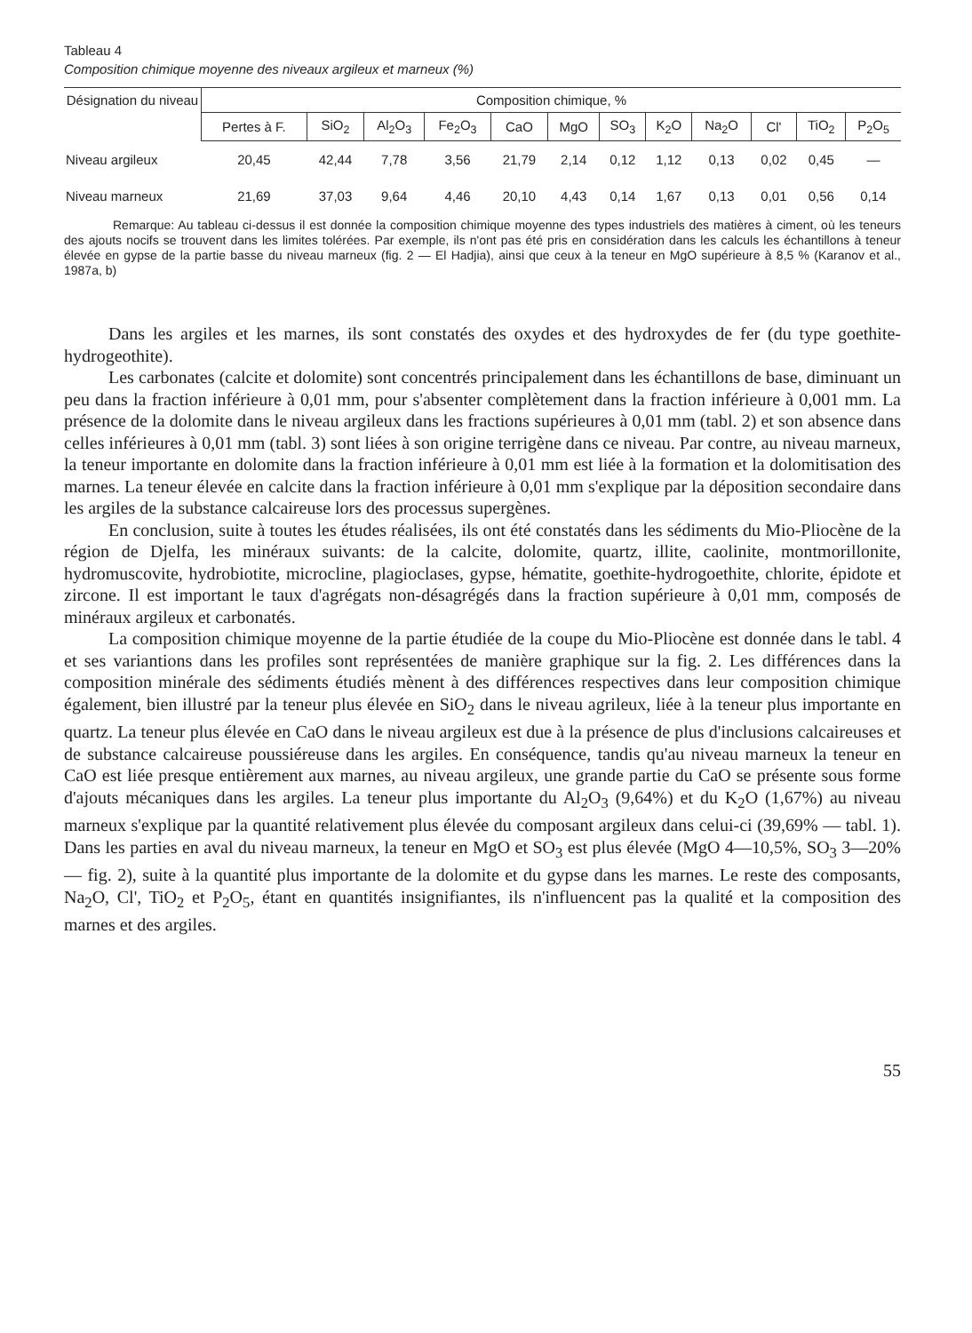Tableau 4
Composition chimique moyenne des niveaux argileux et marneux (%)
| Désignation du niveau | Composition chimique, % | | | | | | | | | | | |
| --- | --- | --- | --- | --- | --- | --- | --- | --- | --- | --- | --- | --- |
| | Pertes à F. | SiO<sub>2</sub> | Al<sub>2</sub>O<sub>3</sub> | Fe<sub>2</sub>O<sub>3</sub> | CaO | MgO | SO<sub>3</sub> | K<sub>2</sub>O | Na<sub>2</sub>O | Cl' | TiO<sub>2</sub> | P<sub>2</sub>O<sub>5</sub> |
| Niveau argileux | 20,45 | 42,44 | 7,78 | 3,56 | 21,79 | 2,14 | 0,12 | 1,12 | 0,13 | 0,02 | 0,45 | — |
| Niveau marneux | 21,69 | 37,03 | 9,64 | 4,46 | 20,10 | 4,43 | 0,14 | 1,67 | 0,13 | 0,01 | 0,56 | 0,14 |
Remarque: Au tableau ci-dessus il est donnée la composition chimique moyenne des types industriels des matières à ciment, où les teneurs des ajouts nocifs se trouvent dans les limites tolérées. Par exemple, ils n'ont pas été pris en considération dans les calculs les échantillons à teneur élevée en gypse de la partie basse du niveau marneux (fig. 2 — El Hadjia), ainsi que ceux à la teneur en MgO supérieure à 8,5 % (Karanov et al., 1987a, b)
Dans les argiles et les marnes, ils sont constatés des oxydes et des hydroxydes de fer (du type goethite-hydrogeothite).
Les carbonates (calcite et dolomite) sont concentrés principalement dans les échantillons de base, diminuant un peu dans la fraction inférieure à 0,01 mm, pour s'absenter complètement dans la fraction inférieure à 0,001 mm. La présence de la dolomite dans le niveau argileux dans les fractions supérieures à 0,01 mm (tabl. 2) et son absence dans celles inférieures à 0,01 mm (tabl. 3) sont liées à son origine terrigène dans ce niveau. Par contre, au niveau marneux, la teneur importante en dolomite dans la fraction inférieure à 0,01 mm est liée à la formation et la dolomitisation des marnes. La teneur élevée en calcite dans la fraction inférieure à 0,01 mm s'explique par la déposition secondaire dans les argiles de la substance calcaireuse lors des processus supergènes.
En conclusion, suite à toutes les études réalisées, ils ont été constatés dans les sédiments du Mio-Pliocène de la région de Djelfa, les minéraux suivants: de la calcite, dolomite, quartz, illite, caolinite, montmorillonite, hydromuscovite, hydrobiotite, microcline, plagioclases, gypse, hématite, goethite-hydrogoethite, chlorite, épidote et zircone. Il est important le taux d'agrégats non-désagrégés dans la fraction supérieure à 0,01 mm, composés de minéraux argileux et carbonatés.
La composition chimique moyenne de la partie étudiée de la coupe du Mio-Pliocène est donnée dans le tabl. 4 et ses variantions dans les profiles sont représentées de manière graphique sur la fig. 2. Les différences dans la composition minérale des sédiments étudiés mènent à des différences respectives dans leur composition chimique également, bien illustré par la teneur plus élevée en SiO<sub>2</sub> dans le niveau agrileux, liée à la teneur plus importante en quartz. La teneur plus élevée en CaO dans le niveau argileux est due à la présence de plus d'inclusions calcaireuses et de substance calcaireuse poussiéreuse dans les argiles. En conséquence, tandis qu'au niveau marneux la teneur en CaO est liée presque entièrement aux marnes, au niveau argileux, une grande partie du CaO se présente sous forme d'ajouts mécaniques dans les argiles. La teneur plus importante du Al<sub>2</sub>O<sub>3</sub> (9,64%) et du K<sub>2</sub>O (1,67%) au niveau marneux s'explique par la quantité relativement plus élevée du composant argileux dans celui-ci (39,69% — tabl. 1). Dans les parties en aval du niveau marneux, la teneur en MgO et SO<sub>3</sub> est plus élevée (MgO 4—10,5%, SO<sub>3</sub> 3—20% — fig. 2), suite à la quantité plus importante de la dolomite et du gypse dans les marnes. Le reste des composants, Na<sub>2</sub>O, Cl', TiO<sub>2</sub> et P<sub>2</sub>O<sub>5</sub>, étant en quantités insignifiantes, ils n'influencent pas la qualité et la composition des marnes et des argiles.
55